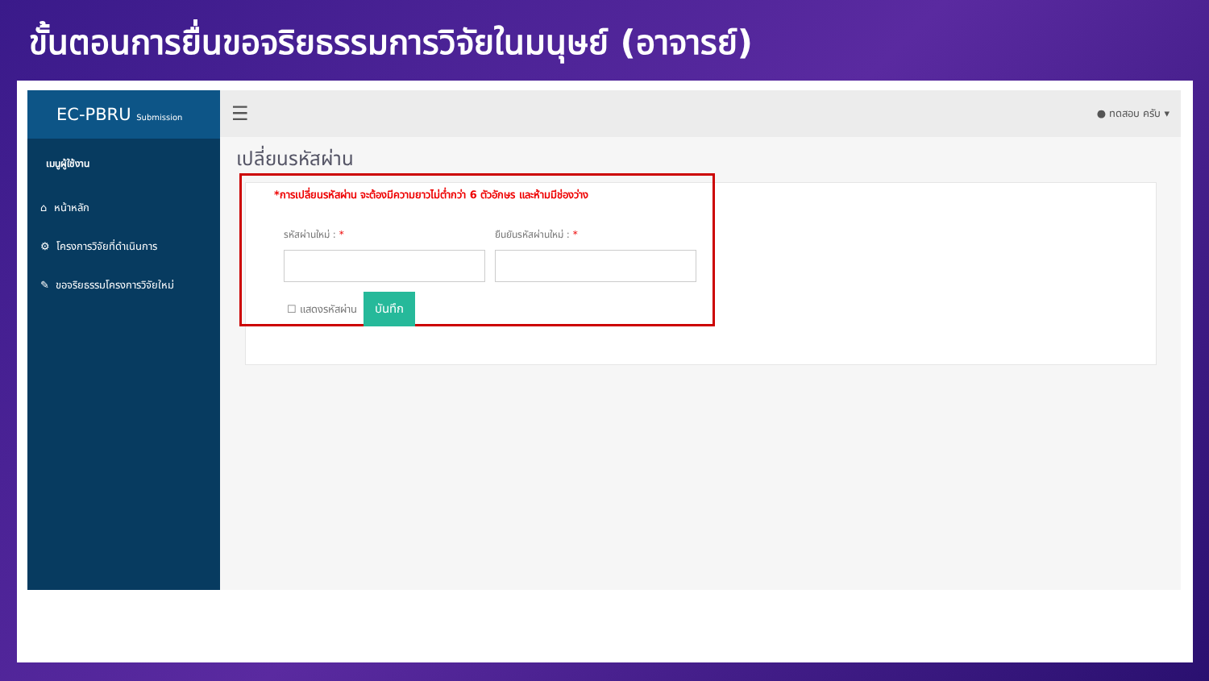ขั้นตอนการยื่นขอจริยธรรมการวิจัยในมนุษย์ (อาจารย์)
EC-PBRU Submission
เมนูผู้ใช้งาน
⌂ หน้าหลัก
⚙ โครงการวิจัยที่ดำเนินการ
✎ ขอจริยธรรมโครงการวิจัยใหม่
☰ ● ทดสอบ ครับ ▾
เปลี่ยนรหัสผ่าน
*การเปลี่ยนรหัสผ่าน จะต้องมีความยาวไม่ต่ำกว่า 6 ตัวอักษร และห้ามมีช่องว่าง
รหัสผ่านใหม่ : * ยืนยันรหัสผ่านใหม่ : *
☐ แสดงรหัสผ่าน บันทึก